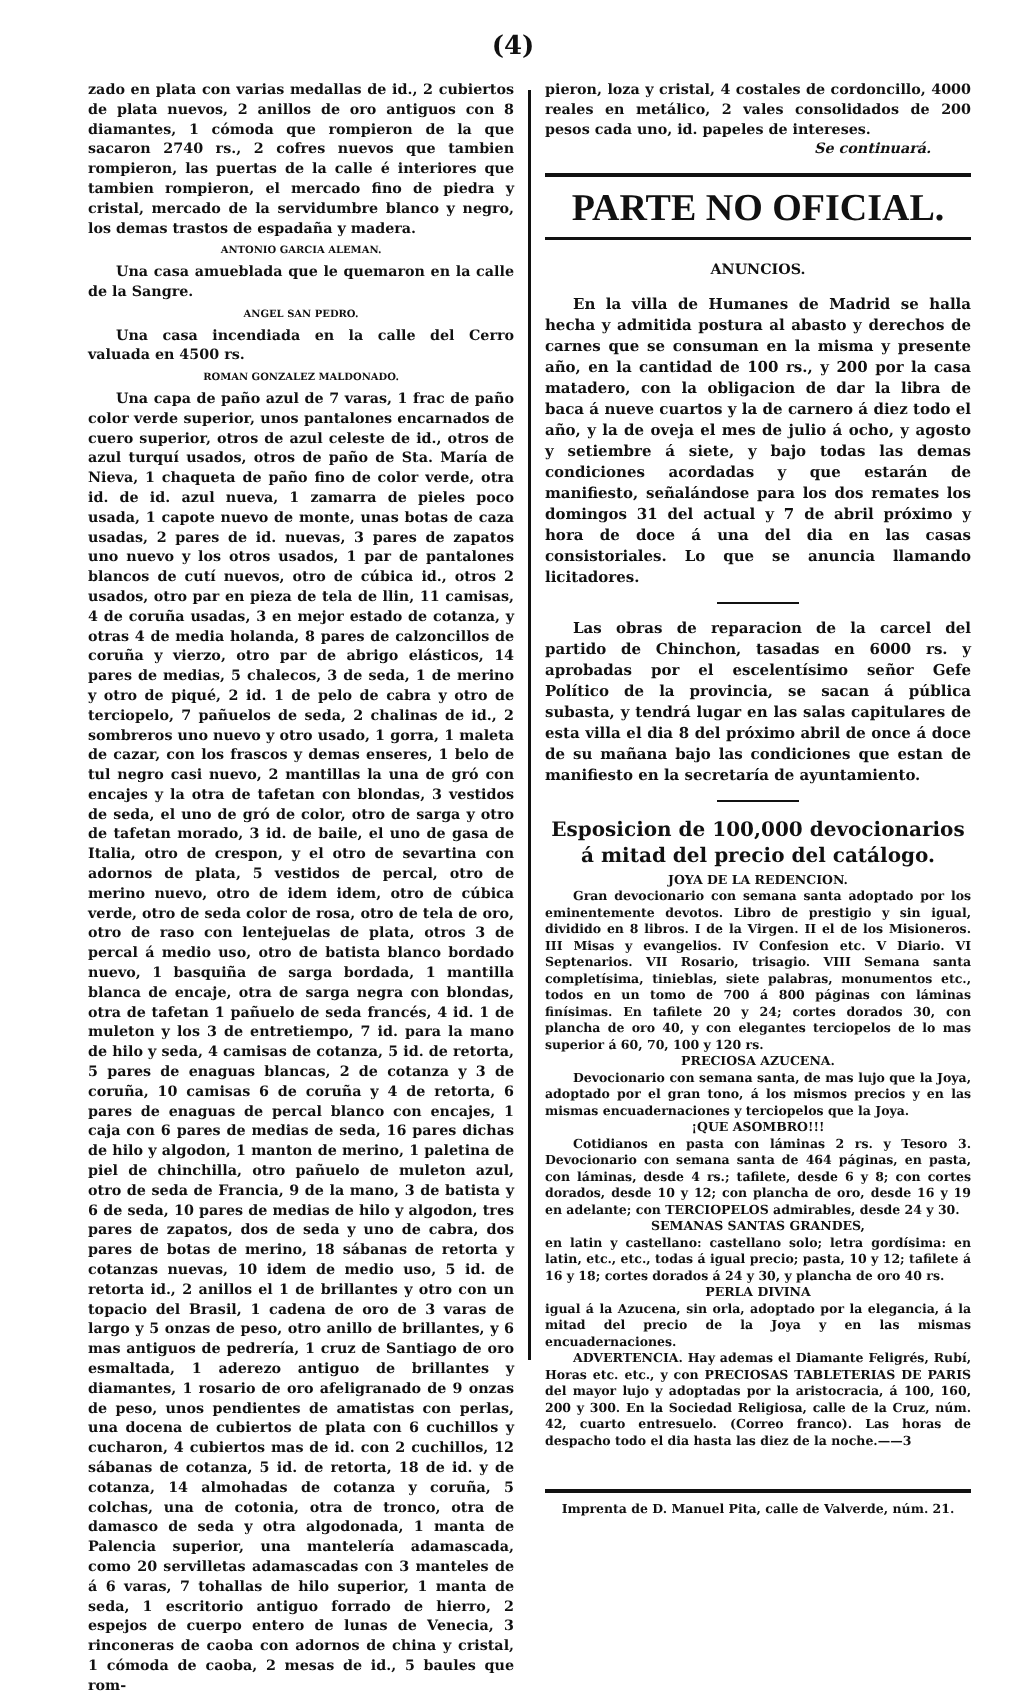(4)
zado en plata con varias medallas de id., 2 cubiertos de plata nuevos, 2 anillos de oro antiguos con 8 diamantes, 1 cómoda que rompieron de la que sacaron 2740 rs., 2 cofres nuevos que tambien rompieron, las puertas de la calle é interiores que tambien rompieron, el mercado fino de piedra y cristal, mercado de la servidumbre blanco y negro, los demas trastos de espadaña y madera.
ANTONIO GARCIA ALEMAN.
Una casa amueblada que le quemaron en la calle de la Sangre.
ANGEL SAN PEDRO.
Una casa incendiada en la calle del Cerro valuada en 4500 rs.
ROMAN GONZALEZ MALDONADO.
Una capa de paño azul de 7 varas, 1 frac de paño color verde superior, unos pantalones encarnados de cuero superior, otros de azul celeste de id., otros de azul turquí usados, otros de paño de Sta. María de Nieva, 1 chaqueta de paño fino de color verde, otra id. de id. azul nueva, 1 zamarra de pieles poco usada, 1 capote nuevo de monte, unas botas de caza usadas, 2 pares de id. nuevas, 3 pares de zapatos uno nuevo y los otros usados, 1 par de pantalones blancos de cutí nuevos, otro de cúbica id., otros 2 usados, otro par en pieza de tela de llin, 11 camisas, 4 de coruña usadas, 3 en mejor estado de cotanza, y otras 4 de media holanda, 8 pares de calzoncillos de coruña y vierzo, otro par de abrigo elásticos, 14 pares de medias, 5 chalecos, 3 de seda, 1 de merino y otro de piqué, 2 id. 1 de pelo de cabra y otro de terciopelo, 7 pañuelos de seda, 2 chalinas de id., 2 sombreros uno nuevo y otro usado, 1 gorra, 1 maleta de cazar, con los frascos y demas enseres, 1 belo de tul negro casi nuevo, 2 mantillas la una de gró con encajes y la otra de tafetan con blondas, 3 vestidos de seda, el uno de gró de color, otro de sarga y otro de tafetan morado, 3 id. de baile, el uno de gasa de Italia, otro de crespon, y el otro de sevartina con adornos de plata, 5 vestidos de percal, otro de merino nuevo, otro de idem idem, otro de cúbica verde, otro de seda color de rosa, otro de tela de oro, otro de raso con lentejuelas de plata, otros 3 de percal á medio uso, otro de batista blanco bordado nuevo, 1 basquiña de sarga bordada, 1 mantilla blanca de encaje, otra de sarga negra con blondas, otra de tafetan 1 pañuelo de seda francés, 4 id. 1 de muleton y los 3 de entretiempo, 7 id. para la mano de hilo y seda, 4 camisas de cotanza, 5 id. de retorta, 5 pares de enaguas blancas, 2 de cotanza y 3 de coruña, 10 camisas 6 de coruña y 4 de retorta, 6 pares de enaguas de percal blanco con encajes, 1 caja con 6 pares de medias de seda, 16 pares dichas de hilo y algodon, 1 manton de merino, 1 paletina de piel de chinchilla, otro pañuelo de muleton azul, otro de seda de Francia, 9 de la mano, 3 de batista y 6 de seda, 10 pares de medias de hilo y algodon, tres pares de zapatos, dos de seda y uno de cabra, dos pares de botas de merino, 18 sábanas de retorta y cotanzas nuevas, 10 idem de medio uso, 5 id. de retorta id., 2 anillos el 1 de brillantes y otro con un topacio del Brasil, 1 cadena de oro de 3 varas de largo y 5 onzas de peso, otro anillo de brillantes, y 6 mas antiguos de pedrería, 1 cruz de Santiago de oro esmaltada, 1 aderezo antiguo de brillantes y diamantes, 1 rosario de oro afeligranado de 9 onzas de peso, unos pendientes de amatistas con perlas, una docena de cubiertos de plata con 6 cuchillos y cucharon, 4 cubiertos mas de id. con 2 cuchillos, 12 sábanas de cotanza, 5 id. de retorta, 18 de id. y de cotanza, 14 almohadas de cotanza y coruña, 5 colchas, una de cotonia, otra de tronco, otra de damasco de seda y otra algodonada, 1 manta de Palencia superior, una mantelería adamascada, como 20 servilletas adamascadas con 3 manteles de á 6 varas, 7 tohallas de hilo superior, 1 manta de seda, 1 escritorio antiguo forrado de hierro, 2 espejos de cuerpo entero de lunas de Venecia, 3 rinconeras de caoba con adornos de china y cristal, 1 cómoda de caoba, 2 mesas de id., 5 baules que rom-
pieron, loza y cristal, 4 costales de cordoncillo, 4000 reales en metálico, 2 vales consolidados de 200 pesos cada uno, id. papeles de intereses.
Se continuará.
PARTE NO OFICIAL.
ANUNCIOS.
En la villa de Humanes de Madrid se halla hecha y admitida postura al abasto y derechos de carnes que se consuman en la misma y presente año, en la cantidad de 100 rs., y 200 por la casa matadero, con la obligacion de dar la libra de baca á nueve cuartos y la de carnero á diez todo el año, y la de oveja el mes de julio á ocho, y agosto y setiembre á siete, y bajo todas las demas condiciones acordadas y que estarán de manifiesto, señalándose para los dos remates los domingos 31 del actual y 7 de abril próximo y hora de doce á una del dia en las casas consistoriales. Lo que se anuncia llamando licitadores.
Las obras de reparacion de la carcel del partido de Chinchon, tasadas en 6000 rs. y aprobadas por el escelentísimo señor Gefe Político de la provincia, se sacan á pública subasta, y tendrá lugar en las salas capitulares de esta villa el dia 8 del próximo abril de once á doce de su mañana bajo las condiciones que estan de manifiesto en la secretaría de ayuntamiento.
Esposicion de 100,000 devocionarios á mitad del precio del catálogo.
JOYA DE LA REDENCION.
Gran devocionario con semana santa adoptado por los eminentemente devotos. Libro de prestigio y sin igual, dividido en 8 libros. I de la Virgen. II el de los Misioneros. III Misas y evangelios. IV Confesion etc. V Diario. VI Septenarios. VII Rosario, trisagio. VIII Semana santa completísima, tinieblas, siete palabras, monumentos etc., todos en un tomo de 700 á 800 páginas con láminas finísimas. En tafilete 20 y 24; cortes dorados 30, con plancha de oro 40, y con elegantes terciopelos de lo mas superior á 60, 70, 100 y 120 rs.
PRECIOSA AZUCENA.
Devocionario con semana santa, de mas lujo que la Joya, adoptado por el gran tono, á los mismos precios y en las mismas encuadernaciones y terciopelos que la Joya.
¡QUE ASOMBRO!!!
Cotidianos en pasta con láminas 2 rs. y Tesoro 3. Devocionario con semana santa de 464 páginas, en pasta, con láminas, desde 4 rs.; tafilete, desde 6 y 8; con cortes dorados, desde 10 y 12; con plancha de oro, desde 16 y 19 en adelante; con TERCIOPELOS admirables, desde 24 y 30.
SEMANAS SANTAS GRANDES,
en latin y castellano: castellano solo; letra gordísima: en latin, etc., etc., todas á igual precio; pasta, 10 y 12; tafilete á 16 y 18; cortes dorados á 24 y 30, y plancha de oro 40 rs.
PERLA DIVINA
igual á la Azucena, sin orla, adoptado por la elegancia, á la mitad del precio de la Joya y en las mismas encuadernaciones.
ADVERTENCIA. Hay ademas el Diamante Feligrés, Rubí, Horas etc. etc., y con PRECIOSAS TABLETERIAS DE PARIS del mayor lujo y adoptadas por la aristocracia, á 100, 160, 200 y 300. En la Sociedad Religiosa, calle de la Cruz, núm. 42, cuarto entresuelo. (Correo franco). Las horas de despacho todo el dia hasta las diez de la noche.——3
Imprenta de D. Manuel Pita, calle de Valverde, núm. 21.